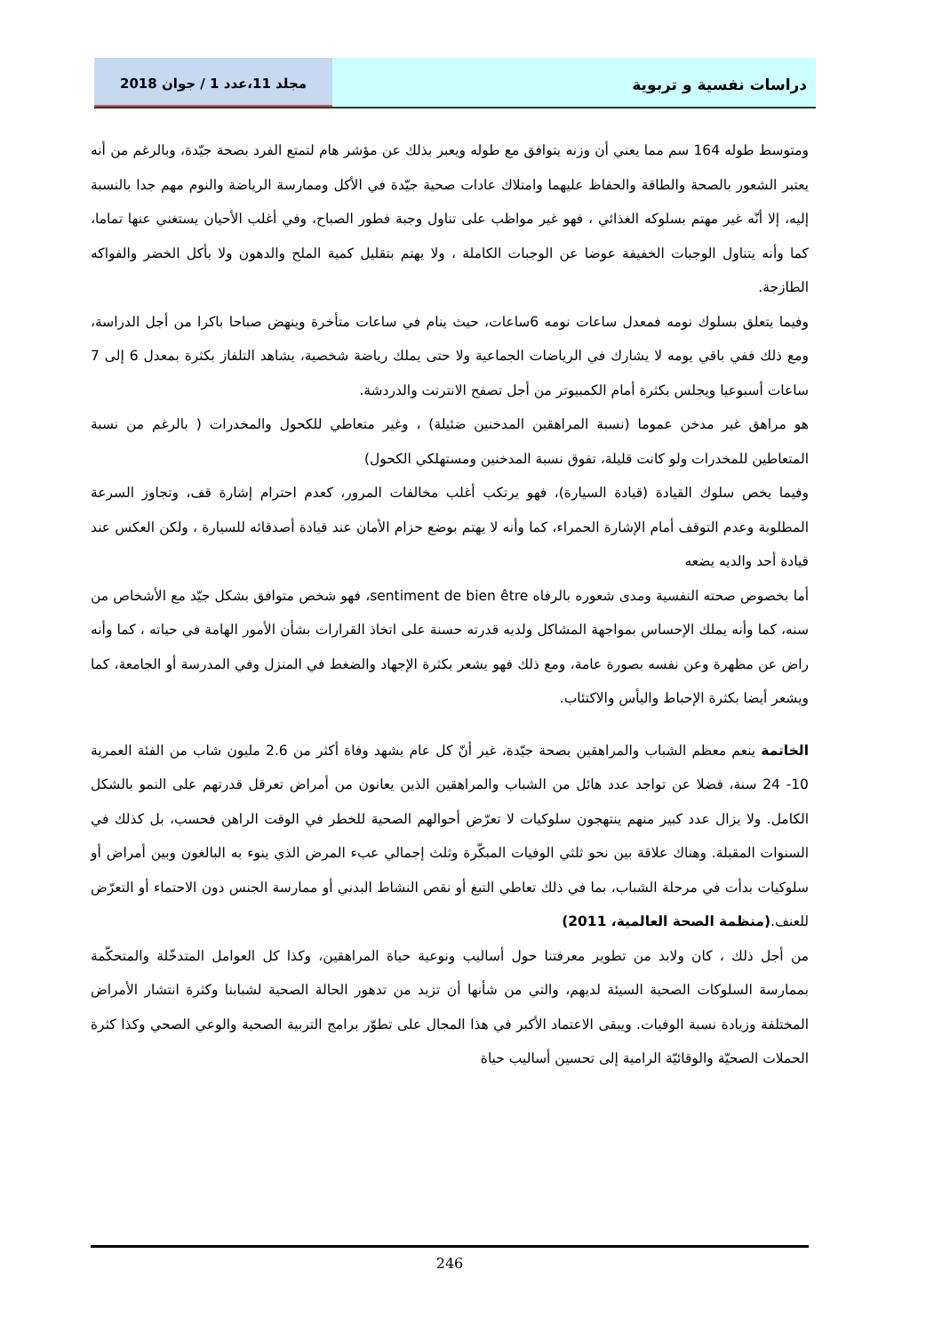دراسات نفسية و تربوية مجلد 11،عدد 1 / جوان 2018
ومتوسط طوله 164 سم مما يعني أن وزنه يتوافق مع طوله ويعبر بذلك عن مؤشر هام لتمتع الفرد بصحة جيّدة، وبالرغم من أنه يعتبر الشعور بالصحة والطاقة والحفاظ عليهما وامتلاك عادات صحية جيّدة في الأكل وممارسة الرياضة والنوم مهم جدا بالنسبة إليه، إلا أنّه غير مهتم بسلوكه الغذائي ، فهو غير مواظب على تناول وجبة فطور الصباح، وفي أغلب الأحيان يستغني عنها تماما، كما وأنه يتناول الوجبات الخفيفة عوضا عن الوجبات الكاملة ، ولا يهتم بتقليل كمية الملح والدهون ولا بأكل الخضر والفواكه الطازجة.
وفيما يتعلق بسلوك نومه فمعدل ساعات نومه 6ساعات، حيث ينام في ساعات متأخرة وينهض صباحا باكرا من أجل الدراسة، ومع ذلك ففي باقي يومه لا يشارك في الرياضات الجماعية ولا حتى يملك رياضة شخصية، يشاهد التلفاز بكثرة بمعدل 6 إلى 7 ساعات أسبوعيا ويجلس بكثرة أمام الكمبيوتر من أجل تصفح الانترنت والدردشة.
هو مراهق غير مدخن عموما (نسبة المراهقين المدخنين ضئيلة) ، وغير متعاطي للكحول والمخدرات ( بالرغم من نسبة المتعاطين للمخدرات ولو كانت قليلة، تفوق نسبة المدخنين ومستهلكي الكحول)
وفيما يخص سلوك القيادة (قيادة السيارة)، فهو يرتكب أغلب مخالفات المرور، كعدم احترام إشارة قف، وتجاوز السرعة المطلوبة وعدم التوقف أمام الإشارة الحمراء، كما وأنه لا يهتم بوضع حزام الأمان عند قيادة أصدقائه للسيارة ، ولكن العكس عند قيادة أحد والديه يضعه
أما بخصوص صحته النفسية ومدى شعوره بالرفاه sentiment de bien être، فهو شخص متوافق بشكل جيّد مع الأشخاص من سنه، كما وأنه يملك الإحساس بمواجهة المشاكل ولديه قدرته حسنة على اتخاذ القرارات بشأن الأمور الهامة في حياته ، كما وأنه راض عن مظهرة وعن نفسه بصورة عامة، ومع ذلك فهو يشعر بكثرة الإجهاد والضغط في المنزل وفي المدرسة أو الجامعة، كما ويشعر أيضا بكثرة الإحباط واليأس والاكتئاب.
الخاتمة ينعم معظم الشباب والمراهقين بصحة جيّدة، غير أنّ كل عام يشهد وفاة أكثر من 2.6 مليون شاب من الفئة العمرية 10- 24 سنة، فضلا عن تواجد عدد هائل من الشباب والمراهقين الذين يعانون من أمراض تعرقل قدرتهم على النمو بالشكل الكامل. ولا يزال عدد كبير منهم ينتهجون سلوكيات لا تعرّض أحوالهم الصحية للخطر في الوقت الراهن فحسب، بل كذلك في السنوات المقبلة. وهناك علاقة بين نحو ثلثي الوفيات المبكّرة وثلث إجمالي عبء المرض الذي ينوء به البالغون وبين أمراض أو سلوكيات بدأت في مرحلة الشباب، بما في ذلك تعاطي التبغ أو نقص النشاط البدني أو ممارسة الجنس دون الاحتماء أو التعرّض للعنف.(منظمة الصحة العالمية، 2011)
من أجل ذلك ، كان ولابد من تطوير معرفتنا حول أساليب ونوعية حياة المراهقين، وكذا كل العوامل المتدخّلة والمتحكّمة بممارسة السلوكات الصحية السيئة لديهم، والتي من شأنها أن تزيد من تدهور الحالة الصحية لشبابنا وكثرة انتشار الأمراض المختلفة وزيادة نسبة الوفيات. ويبقى الاعتماد الأكبر في هذا المجال على تطوّر برامج التربية الصحية والوعي الصحي وكذا كثرة الحملات الصحيّة والوقائيّة الرامية إلى تحسين أساليب حياة
246